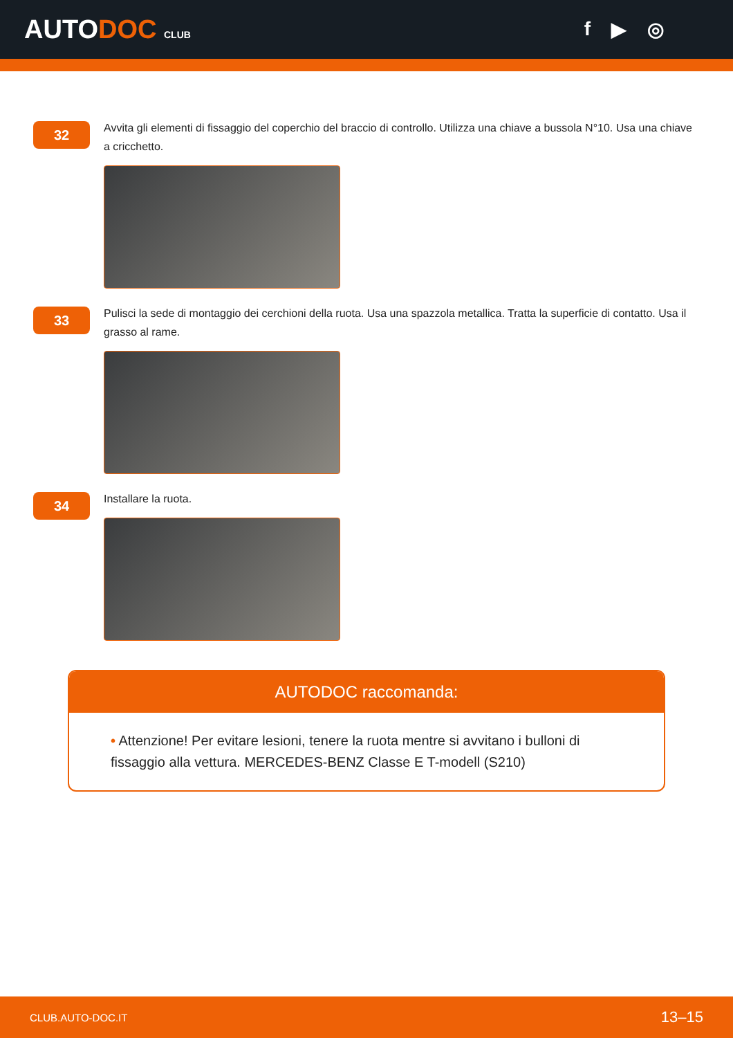AUTODOC CLUB
f ▶ ◎
32
Avvita gli elementi di fissaggio del coperchio del braccio di controllo. Utilizza una chiave a bussola N°10. Usa una chiave a cricchetto.
33
Pulisci la sede di montaggio dei cerchioni della ruota. Usa una spazzola metallica. Tratta la superficie di contatto. Usa il grasso al rame.
34
Installare la ruota.
AUTODOC raccomanda:
• Attenzione! Per evitare lesioni, tenere la ruota mentre si avvitano i bulloni di fissaggio alla vettura. MERCEDES-BENZ Classe E T-modell (S210)
CLUB.AUTO-DOC.IT 13–15